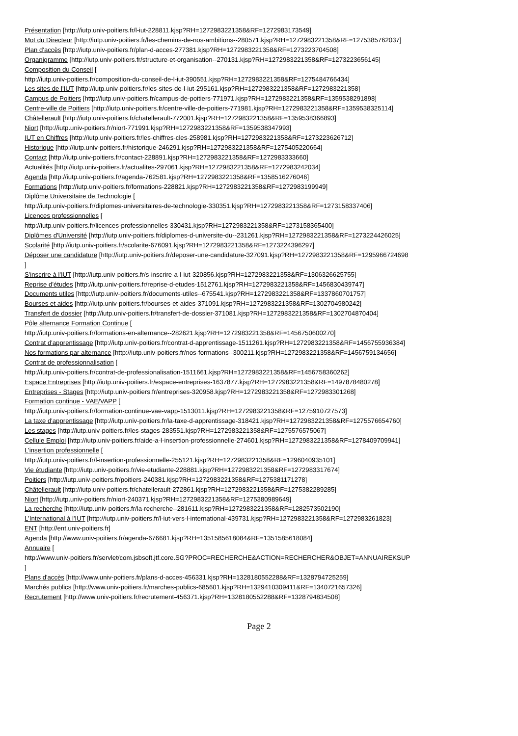Présentation [http://iutp.univ-poitiers.fr/l-iut-228811.kjsp?RH=1272983221358&RF=1272983173549]
Mot du Directeur [http://iutp.univ-poitiers.fr/les-chemins-de-nos-ambitions--280571.kjsp?RH=1272983221358&RF=1275385762037]
Plan d'accès [http://iutp.univ-poitiers.fr/plan-d-acces-277381.kjsp?RH=1272983221358&RF=1273223704508]
Organigramme [http://iutp.univ-poitiers.fr/structure-et-organisation--270131.kjsp?RH=1272983221358&RF=1273223656145]
Composition du Conseil [
http://iutp.univ-poitiers.fr/composition-du-conseil-de-l-iut-390551.kjsp?RH=1272983221358&RF=1275484766434]
Les sites de l'IUT [http://iutp.univ-poitiers.fr/les-sites-de-l-iut-295161.kjsp?RH=1272983221358&RF=1272983221358]
Campus de Poitiers [http://iutp.univ-poitiers.fr/campus-de-poitiers-771971.kjsp?RH=1272983221358&RF=1359538291898]
Centre-ville de Poitiers [http://iutp.univ-poitiers.fr/centre-ville-de-poitiers-771981.kjsp?RH=1272983221358&RF=1359538325114]
Châtellerault [http://iutp.univ-poitiers.fr/chatellerault-772001.kjsp?RH=1272983221358&RF=1359538366893]
Niort [http://iutp.univ-poitiers.fr/niort-771991.kjsp?RH=1272983221358&RF=1359538347993]
IUT en Chiffres [http://iutp.univ-poitiers.fr/les-chiffres-cles-258981.kjsp?RH=1272983221358&RF=1273223626712]
Historique [http://iutp.univ-poitiers.fr/historique-246291.kjsp?RH=1272983221358&RF=1275405220664]
Contact [http://iutp.univ-poitiers.fr/contact-228891.kjsp?RH=1272983221358&RF=1272983333660]
Actualités [http://iutp.univ-poitiers.fr/actualites-297061.kjsp?RH=1272983221358&RF=1272983242034]
Agenda [http://iutp.univ-poitiers.fr/agenda-762581.kjsp?RH=1272983221358&RF=1358516276046]
Formations [http://iutp.univ-poitiers.fr/formations-228821.kjsp?RH=1272983221358&RF=1272983199949]
Diplôme Universitaire de Technologie [
http://iutp.univ-poitiers.fr/diplomes-universitaires-de-technologie-330351.kjsp?RH=1272983221358&RF=1273158337406]
Licences professionnelles [
http://iutp.univ-poitiers.fr/licences-professionnelles-330431.kjsp?RH=1272983221358&RF=1273158365400]
Diplômes d'Université [http://iutp.univ-poitiers.fr/diplomes-d-universite-du--231261.kjsp?RH=1272983221358&RF=1273224426025]
Scolarité [http://iutp.univ-poitiers.fr/scolarite-676091.kjsp?RH=1272983221358&RF=1273224396297]
Déposer une candidature [http://iutp.univ-poitiers.fr/deposer-une-candidature-327091.kjsp?RH=1272983221358&RF=1295966724698
]
S'inscrire à l'IUT [http://iutp.univ-poitiers.fr/s-inscrire-a-l-iut-320856.kjsp?RH=1272983221358&RF=1306326625755]
Reprise d'études [http://iutp.univ-poitiers.fr/reprise-d-etudes-1512761.kjsp?RH=1272983221358&RF=1456830439747]
Documents utiles [http://iutp.univ-poitiers.fr/documents-utiles--675541.kjsp?RH=1272983221358&RF=1337860701757]
Bourses et aides [http://iutp.univ-poitiers.fr/bourses-et-aides-371091.kjsp?RH=1272983221358&RF=1302704980242]
Transfert de dossier [http://iutp.univ-poitiers.fr/transfert-de-dossier-371081.kjsp?RH=1272983221358&RF=1302704870404]
Pôle alternance Formation Continue [
http://iutp.univ-poitiers.fr/formations-en-alternance--282621.kjsp?RH=1272983221358&RF=1456750600270]
Contrat d'apprentissage [http://iutp.univ-poitiers.fr/contrat-d-apprentissage-1511261.kjsp?RH=1272983221358&RF=1456755936384]
Nos formations par alternance [http://iutp.univ-poitiers.fr/nos-formations--300211.kjsp?RH=1272983221358&RF=1456759134656]
Contrat de professionnalisation [
http://iutp.univ-poitiers.fr/contrat-de-professionalisation-1511661.kjsp?RH=1272983221358&RF=1456758360262]
Espace Entreprises [http://iutp.univ-poitiers.fr/espace-entreprises-1637877.kjsp?RH=1272983221358&RF=1497878480278]
Entreprises - Stages [http://iutp.univ-poitiers.fr/entreprises-320958.kjsp?RH=1272983221358&RF=1272983301268]
Formation continue - VAE/VAPP [
http://iutp.univ-poitiers.fr/formation-continue-vae-vapp-1513011.kjsp?RH=1272983221358&RF=1275910727573]
La taxe d'apprentissage [http://iutp.univ-poitiers.fr/la-taxe-d-apprentissage-318421.kjsp?RH=1272983221358&RF=1275576654760]
Les stages [http://iutp.univ-poitiers.fr/les-stages-283551.kjsp?RH=1272983221358&RF=1275576575067]
Cellule Emploi [http://iutp.univ-poitiers.fr/aide-a-l-insertion-professionnelle-274601.kjsp?RH=1272983221358&RF=1278409709941]
L'insertion professionnelle [
http://iutp.univ-poitiers.fr/l-insertion-professionnelle-255121.kjsp?RH=1272983221358&RF=1296040935101]
Vie étudiante [http://iutp.univ-poitiers.fr/vie-etudiante-228881.kjsp?RH=1272983221358&RF=1272983317674]
Poitiers [http://iutp.univ-poitiers.fr/poitiers-240381.kjsp?RH=1272983221358&RF=1275381171278]
Châtellerault [http://iutp.univ-poitiers.fr/chatellerault-272861.kjsp?RH=1272983221358&RF=1275382289285]
Niort [http://iutp.univ-poitiers.fr/niort-240371.kjsp?RH=1272983221358&RF=1275380989649]
La recherche [http://iutp.univ-poitiers.fr/la-recherche--281611.kjsp?RH=1272983221358&RF=1282573502190]
L'International à l'IUT [http://iutp.univ-poitiers.fr/l-iut-vers-l-international-439731.kjsp?RH=1272983221358&RF=1272983261823]
ENT [http://ent.univ-poitiers.fr]
Agenda [http://www.univ-poitiers.fr/agenda-676681.kjsp?RH=1351585618084&RF=1351585618084]
Annuaire [
http://www.univ-poitiers.fr/servlet/com.jsbsoft.jtf.core.SG?PROC=RECHERCHE&ACTION=RECHERCHER&OBJET=ANNUAIREKSUP
]
Plans d'accès [http://www.univ-poitiers.fr/plans-d-acces-456331.kjsp?RH=1328180552288&RF=1328794725259]
Marchés publics [http://www.univ-poitiers.fr/marches-publics-685601.kjsp?RH=1329410309411&RF=1340721657326]
Recrutement [http://www.univ-poitiers.fr/recrutement-456371.kjsp?RH=1328180552288&RF=1328794834508]
Page 2